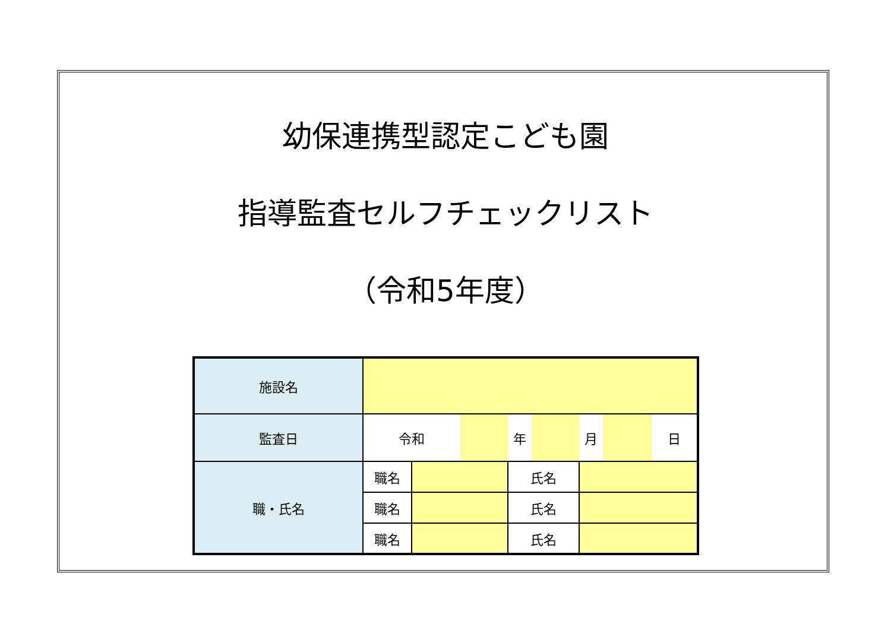幼保連携型認定こども園
指導監査セルフチェックリスト
（令和5年度）
| 施設名 | | | | | | | | |
| 監査日 | 令和 | | | 年 | | 月 | | 日 |
| 職・氏名 | 職名 | | | 氏名 | | | | |
| | 職名 | | | 氏名 | | | | |
| | 職名 | | | 氏名 | | | | |